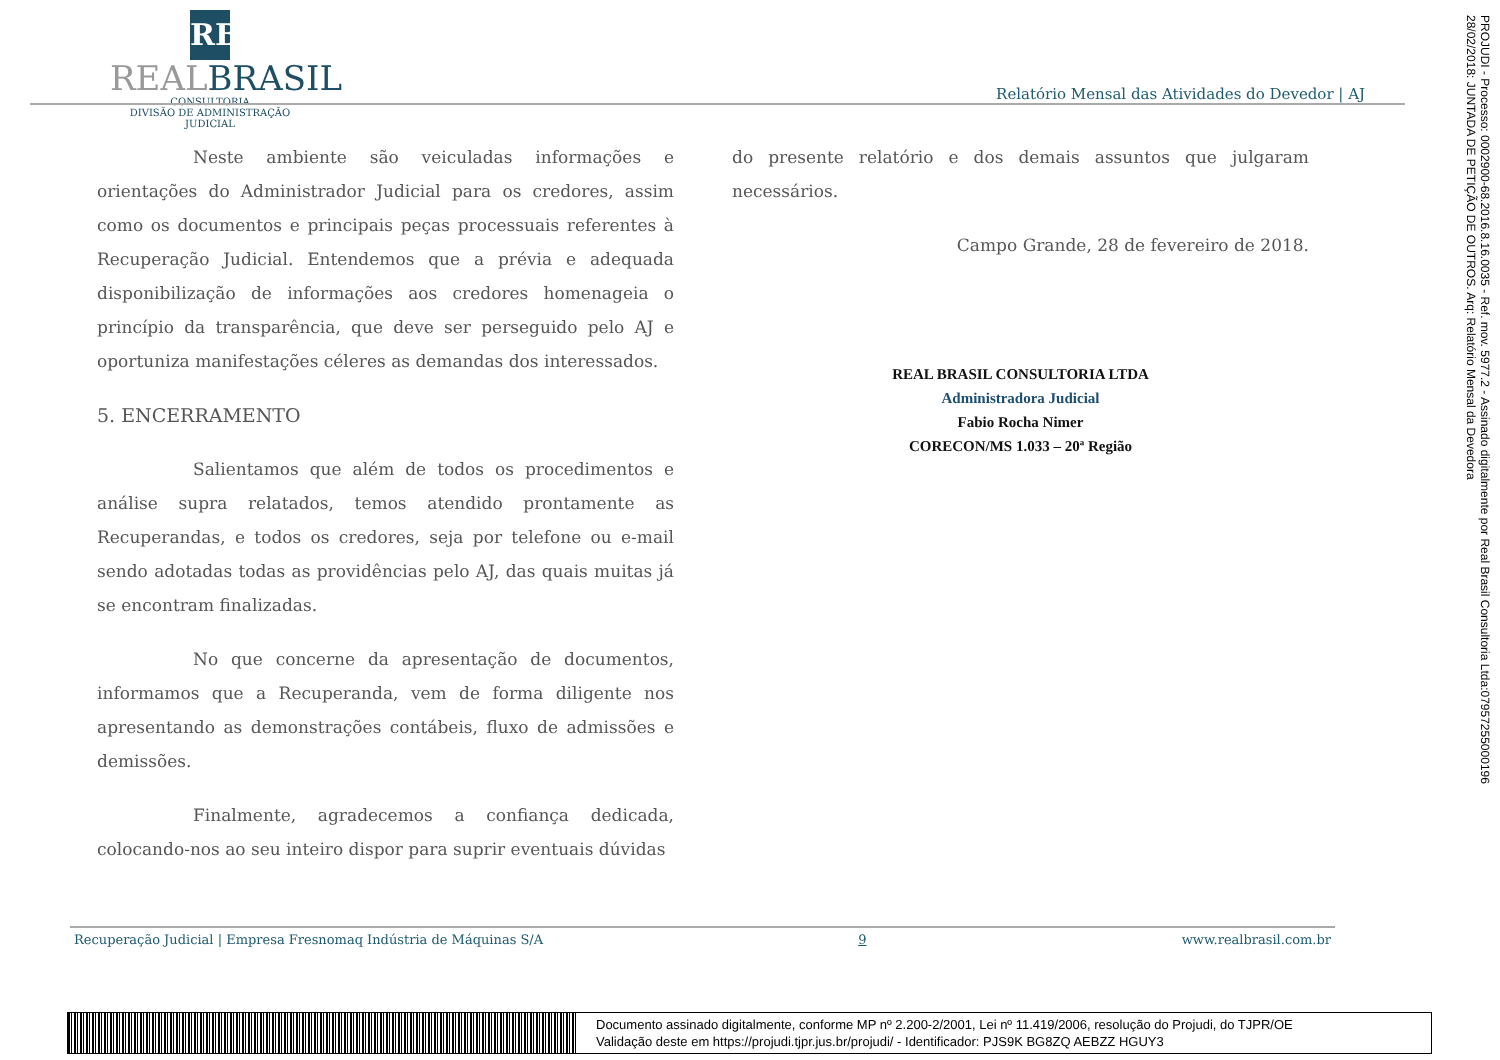RB
REALBRASIL
CONSULTORIA
DIVISÃO DE ADMINISTRAÇÃO JUDICIAL
Relatório Mensal das Atividades do Devedor | AJ
Neste ambiente são veiculadas informações e orientações do Administrador Judicial para os credores, assim como os documentos e principais peças processuais referentes à Recuperação Judicial. Entendemos que a prévia e adequada disponibilização de informações aos credores homenageia o princípio da transparência, que deve ser perseguido pelo AJ e oportuniza manifestações céleres as demandas dos interessados.
5. ENCERRAMENTO
Salientamos que além de todos os procedimentos e análise supra relatados, temos atendido prontamente as Recuperandas, e todos os credores, seja por telefone ou e-mail sendo adotadas todas as providências pelo AJ, das quais muitas já se encontram finalizadas.
No que concerne da apresentação de documentos, informamos que a Recuperanda, vem de forma diligente nos apresentando as demonstrações contábeis, fluxo de admissões e demissões.
Finalmente, agradecemos a confiança dedicada, colocando-nos ao seu inteiro dispor para suprir eventuais dúvidas
do presente relatório e dos demais assuntos que julgaram necessários.
Campo Grande, 28 de fevereiro de 2018.
REAL BRASIL CONSULTORIA LTDA
Administradora Judicial
Fabio Rocha Nimer
CORECON/MS 1.033 – 20ª Região
Recuperação Judicial | Empresa Fresnomaq Indústria de Máquinas S/A 9 www.realbrasil.com.br
PROJUDI - Processo: 0002900-68.2016.8.16.0035 - Ref. mov. 5977.2 - Assinado digitalmente por Real Brasil Consultoria Ltda:07957255000196
28/02/2018: JUNTADA DE PETIÇÃO DE OUTROS. Arq: Relatório Mensal da Devedora
Documento assinado digitalmente, conforme MP nº 2.200-2/2001, Lei nº 11.419/2006, resolução do Projudi, do TJPR/OE
Validação deste em https://projudi.tjpr.jus.br/projudi/ - Identificador: PJS9K BG8ZQ AEBZZ HGUY3